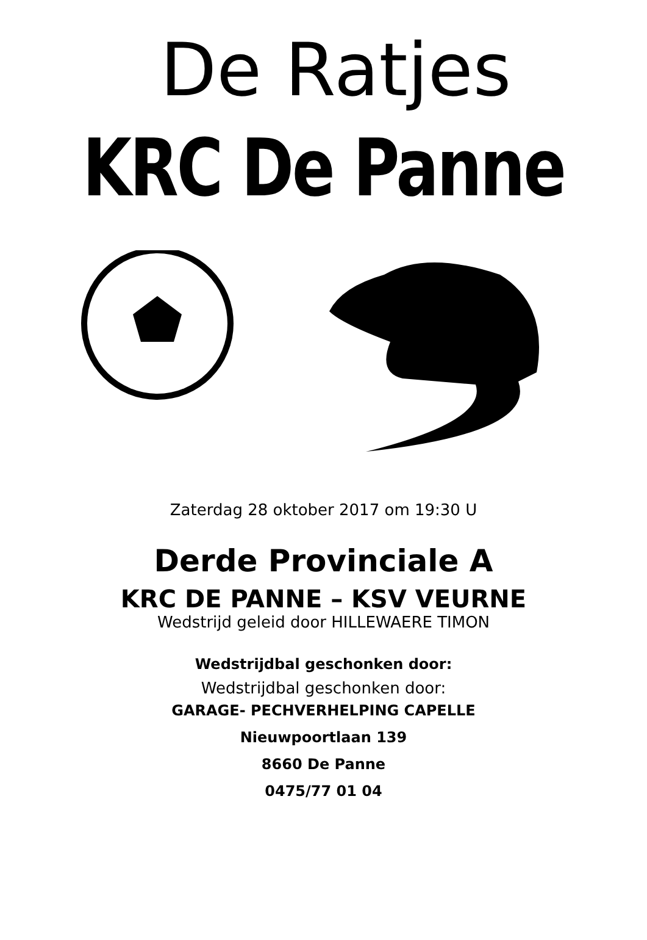De Ratjes
KRC De Panne
Zaterdag 28 oktober 2017 om 19:30 U
Derde Provinciale A
KRC DE PANNE – KSV VEURNE
Wedstrijd geleid door HILLEWAERE TIMON
Wedstrijdbal geschonken door:
Wedstrijdbal geschonken door:
GARAGE- PECHVERHELPING CAPELLE
Nieuwpoortlaan 139
8660 De Panne
0475/77 01 04